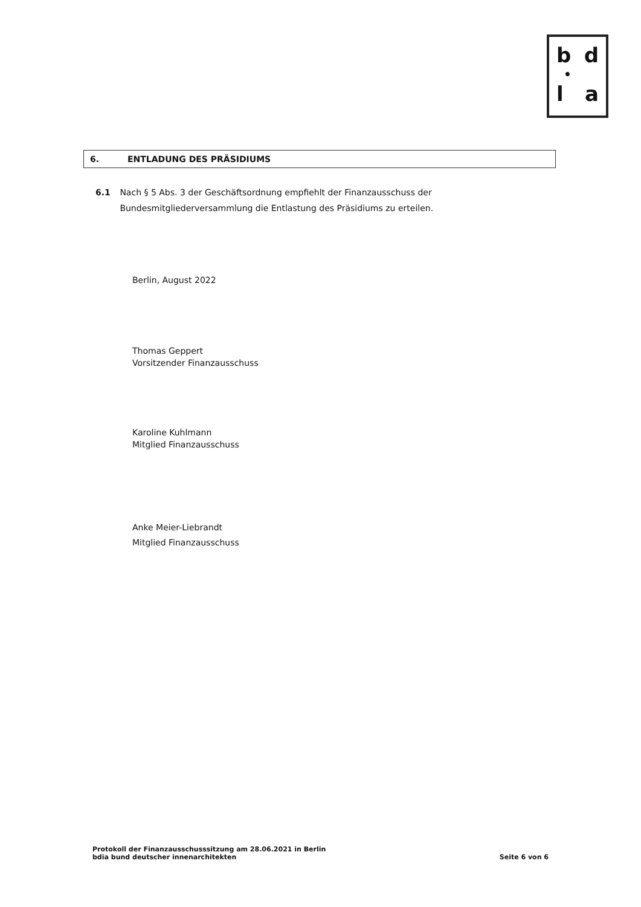b d
•
l a
6. ENTLADUNG DES PRÄSIDIUMS
6.1 Nach § 5 Abs. 3 der Geschäftsordnung empfiehlt der Finanzausschuss der Bundesmitgliederversammlung die Entlastung des Präsidiums zu erteilen.
Berlin, August 2022
Thomas Geppert
Vorsitzender Finanzausschuss
Karoline Kuhlmann
Mitglied Finanzausschuss
Anke Meier-Liebrandt
Mitglied Finanzausschuss
Protokoll der Finanzausschusssitzung am 28.06.2021 in Berlin
bdia bund deutscher innenarchitekten
Seite 6 von 6